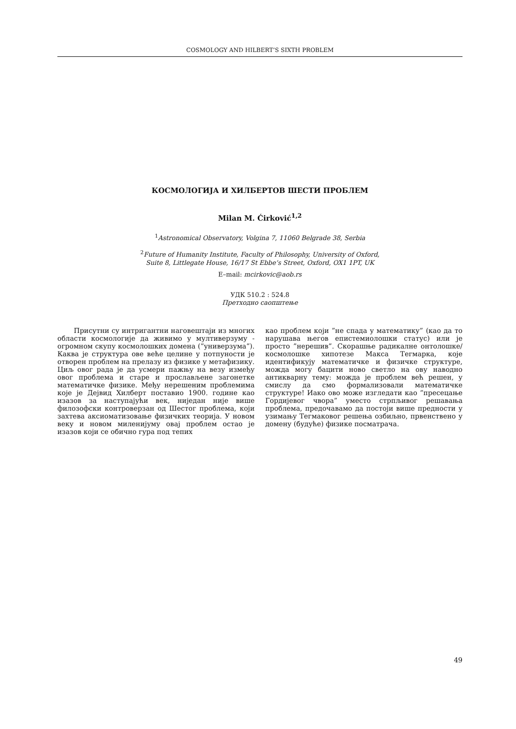COSMOLOGY AND HILBERT’S SIXTH PROBLEM
КОСМОЛОГИЈА И ХИЛБЕРТОВ ШЕСТИ ПРОБЛЕМ
Milan M. Ćirković<sup>1,2</sup>
<sup>1</sup> Astronomical Observatory, Volgina 7, 11060 Belgrade 38, Serbia
<sup>2</sup> Future of Humanity Institute, Faculty of Philosophy, University of Oxford,
Suite 8, Littlegate House, 16/17 St Ebbe’s Street, Oxford, OX1 1PT, UK
E–mail: mcirkovic@aob.rs
УДК 510.2 : 524.8
Претходно саопштење
Присутни су интригантни наговештаји из многих области космологије да живимо у мултиверзуму - огромном скупу космолошких домена (”универзума”). Каква је структура ове веће целине у потпуности је отворен проблем на прелазу из физике у метафизику. Циљ овог рада је да усмери пажњу на везу између овог проблема и старе и прослављене загонетке математичке физике. Међу нерешеним проблемима које је Дејвид Хилберт поставио 1900. године као изазов за наступајући век, ниједан није више филозофски контроверзан од Шестог проблема, који захтева аксиоматизовање физичких теорија. У новом веку и новом миленијуму овај проблем остао је изазов који се обично гура под тепих
као проблем који ”не спада у математику” (као да то нарушава његов епистемиолошки статус) или је просто ”нерешив”. Скорашње радикалне онтолошке/космолошке хипотезе Макса Тегмарка, које идентификују математичке и физичке структуре, можда могу бацити ново светло на ову наводно антикварну тему: можда је проблем већ решен, у смислу да смо формализовали математичке структуре! Иако ово може изгледати као ”пресецање Гордијевог чвора” уместо стрпљивог решавања проблема, предочавамо да постоји више предности у узимању Тегмаковог решења озбиљно, првенствено у домену (будуће) физике посматрача.
49